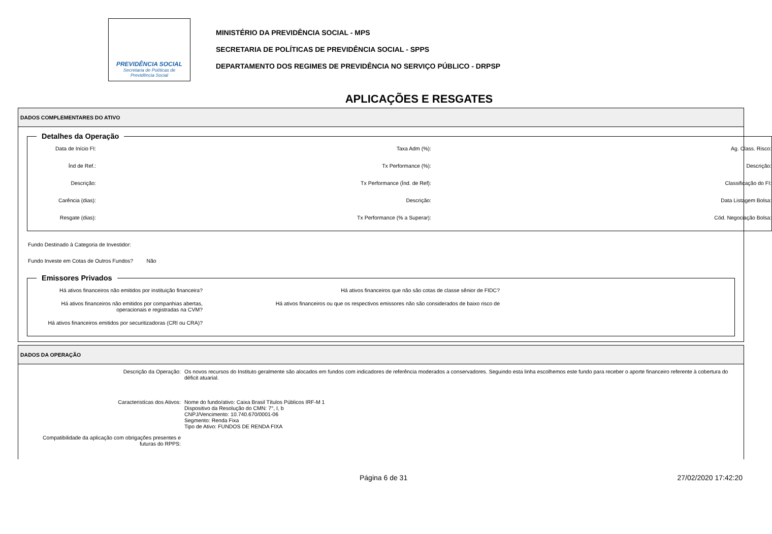PREVIDÊNCIA SOCIAL
Secretaria de Políticas de
Previdência Social
MINISTÉRIO DA PREVIDÊNCIA SOCIAL - MPS
SECRETARIA DE POLÍTICAS DE PREVIDÊNCIA SOCIAL - SPPS
DEPARTAMENTO DOS REGIMES DE PREVIDÊNCIA NO SERVIÇO PÚBLICO - DRPSP
APLICAÇÕES E RESGATES
DADOS COMPLEMENTARES DO ATIVO
Detalhes da Operação
Data de Início FI:
Taxa Adm (%):
Ag. Class. Risco:
Índ de Ref.:
Tx Performance (%):
Descrição:
Descrição:
Tx Performance (Índ. de Ref):
Classificação do FI:
Carência (dias):
Descrição:
Data Listagem Bolsa:
Resgate (dias):
Tx Performance (% a Superar):
Cód. Negociação Bolsa:
Fundo Destinado à Categoria de Investidor:
Fundo Investe em Cotas de Outros Fundos? Não
Emissores Privados
Há ativos financeiros não emitidos por instituição financeira?
Há ativos financeiros que não são cotas de classe sênior de FIDC?
Há ativos financeiros não emitidos por companhias abertas, operacionais e registradas na CVM?
Há ativos financeiros ou que os respectivos emissores não são considerados de baixo risco de
Há ativos financeiros emitidos por securitizadoras (CRI ou CRA)?
DADOS DA OPERAÇÃO
Descrição da Operação:
Os novos recursos do Instituto geralmente são alocados em fundos com indicadores de referência moderados a conservadores. Seguindo esta linha escolhemos este fundo para receber o aporte financeiro referente à cobertura do déficit atuarial.
Caracteristícas dos Ativos:
Nome do fundo/ativo: Caixa Brasil Títulos Públicos IRF-M 1
Dispositivo da Resolução do CMN: 7°, I, b
CNPJ/Vencimento: 10.740.670/0001-06
Segmento: Renda Fixa
Tipo de Ativo: FUNDOS DE RENDA FIXA
Compatibilidade da aplicação com obrigações presentes e futuras do RPPS:
Página 6 de 31 27/02/2020 17:42:20